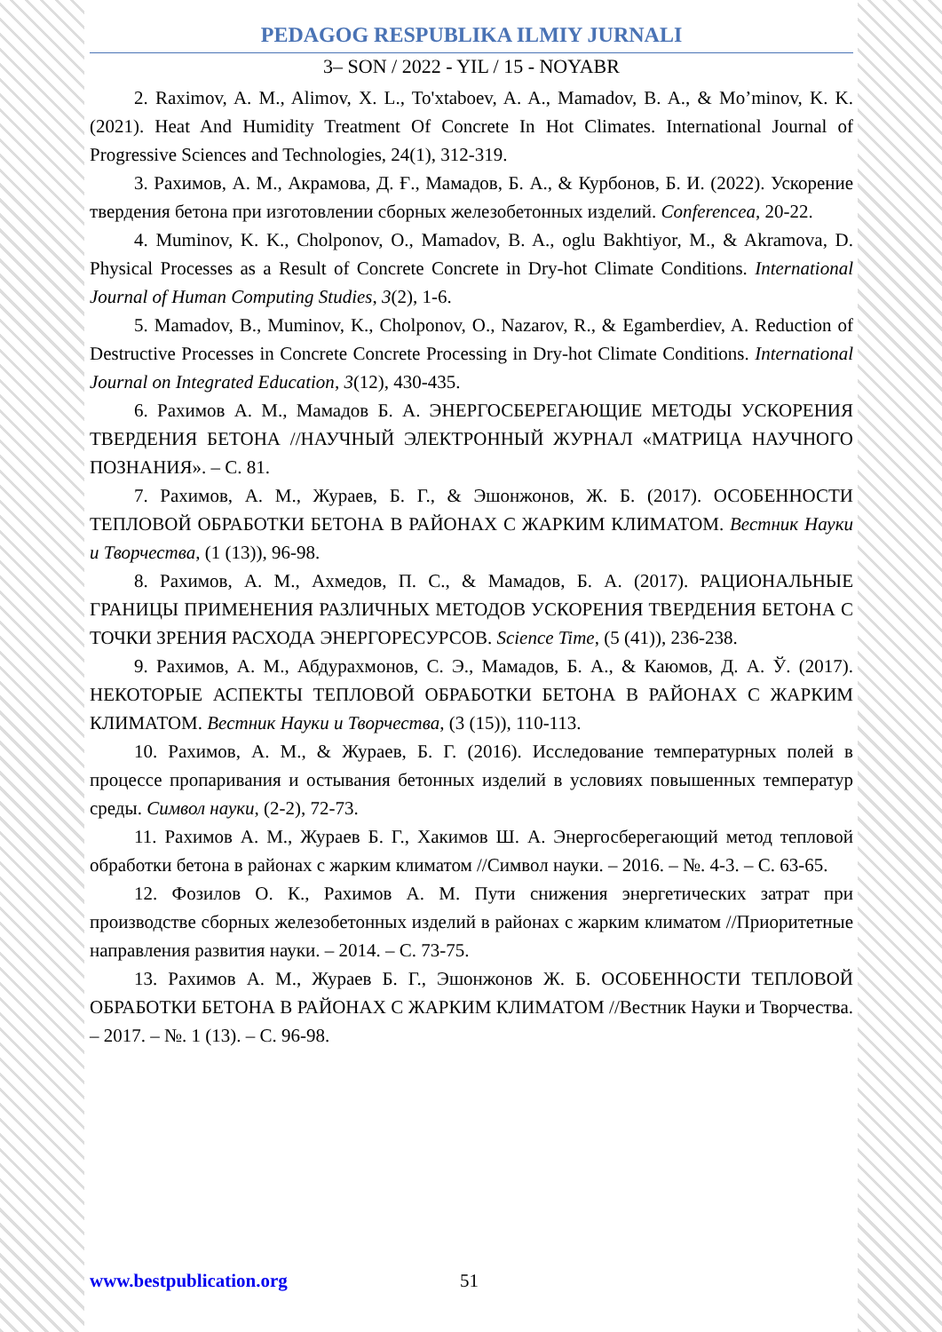PEDAGOG RESPUBLIKA ILMIY JURNALI
3– SON / 2022 - YIL / 15 - NOYABR
2. Raximov, A. M., Alimov, X. L., To'xtaboev, A. A., Mamadov, B. A., & Mo’minov, K. K. (2021). Heat And Humidity Treatment Of Concrete In Hot Climates. International Journal of Progressive Sciences and Technologies, 24(1), 312-319.
3. Рахимов, А. М., Акрамова, Д. Ғ., Мамадов, Б. А., & Курбонов, Б. И. (2022). Ускорение твердения бетона при изготовлении сборных железобетонных изделий. Conferencea, 20-22.
4. Muminov, K. K., Cholponov, O., Mamadov, B. A., oglu Bakhtiyor, M., & Akramova, D. Physical Processes as a Result of Concrete Concrete in Dry-hot Climate Conditions. International Journal of Human Computing Studies, 3(2), 1-6.
5. Mamadov, B., Muminov, K., Cholponov, O., Nazarov, R., & Egamberdiev, A. Reduction of Destructive Processes in Concrete Concrete Processing in Dry-hot Climate Conditions. International Journal on Integrated Education, 3(12), 430-435.
6. Рахимов А. М., Мамадов Б. А. ЭНЕРГОСБЕРЕГАЮЩИЕ МЕТОДЫ УСКОРЕНИЯ ТВЕРДЕНИЯ БЕТОНА //НАУЧНЫЙ ЭЛЕКТРОННЫЙ ЖУРНАЛ «МАТРИЦА НАУЧНОГО ПОЗНАНИЯ». – С. 81.
7. Рахимов, А. М., Жураев, Б. Г., & Эшонжонов, Ж. Б. (2017). ОСОБЕННОСТИ ТЕПЛОВОЙ ОБРАБОТКИ БЕТОНА В РАЙОНАХ С ЖАРКИМ КЛИМАТОМ. Вестник Науки и Творчества, (1 (13)), 96-98.
8. Рахимов, А. М., Ахмедов, П. С., & Мамадов, Б. А. (2017). РАЦИОНАЛЬНЫЕ ГРАНИЦЫ ПРИМЕНЕНИЯ РАЗЛИЧНЫХ МЕТОДОВ УСКОРЕНИЯ ТВЕРДЕНИЯ БЕТОНА С ТОЧКИ ЗРЕНИЯ РАСХОДА ЭНЕРГОРЕСУРСОВ. Science Time, (5 (41)), 236-238.
9. Рахимов, А. М., Абдурахмонов, С. Э., Мамадов, Б. А., & Каюмов, Д. А. Ў. (2017). НЕКОТОРЫЕ АСПЕКТЫ ТЕПЛОВОЙ ОБРАБОТКИ БЕТОНА В РАЙОНАХ С ЖАРКИМ КЛИМАТОМ. Вестник Науки и Творчества, (3 (15)), 110-113.
10. Рахимов, А. М., & Жураев, Б. Г. (2016). Исследование температурных полей в процессе пропаривания и остывания бетонных изделий в условиях повышенных температур среды. Символ науки, (2-2), 72-73.
11. Рахимов А. М., Жураев Б. Г., Хакимов Ш. А. Энергосберегающий метод тепловой обработки бетона в районах с жарким климатом //Символ науки. – 2016. – №. 4-3. – С. 63-65.
12. Фозилов О. К., Рахимов А. М. Пути снижения энергетических затрат при производстве сборных железобетонных изделий в районах с жарким климатом //Приоритетные направления развития науки. – 2014. – С. 73-75.
13. Рахимов А. М., Жураев Б. Г., Эшонжонов Ж. Б. ОСОБЕННОСТИ ТЕПЛОВОЙ ОБРАБОТКИ БЕТОНА В РАЙОНАХ С ЖАРКИМ КЛИМАТОМ //Вестник Науки и Творчества. – 2017. – №. 1 (13). – С. 96-98.
www.bestpublication.org 51